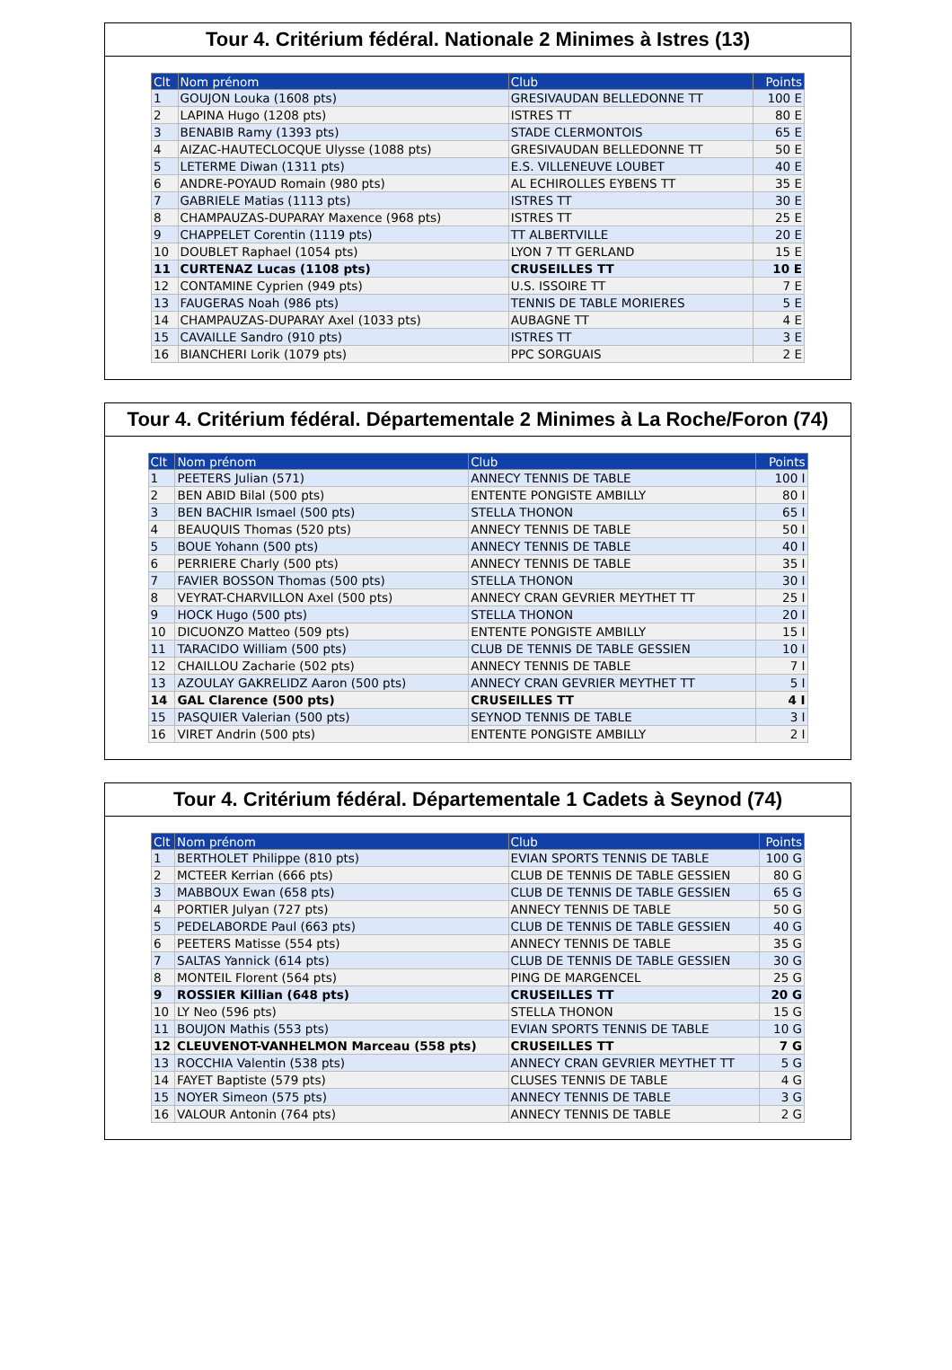Tour 4. Critérium fédéral. Nationale 2 Minimes à Istres (13)
| Clt | Nom prénom | Club | Points |
| --- | --- | --- | --- |
| 1 | GOUJON Louka (1608 pts) | GRESIVAUDAN BELLEDONNE TT | 100 E |
| 2 | LAPINA Hugo (1208 pts) | ISTRES TT | 80 E |
| 3 | BENABIB Ramy (1393 pts) | STADE CLERMONTOIS | 65 E |
| 4 | AIZAC-HAUTECLOCQUE Ulysse (1088 pts) | GRESIVAUDAN BELLEDONNE TT | 50 E |
| 5 | LETERME Diwan (1311 pts) | E.S. VILLENEUVE LOUBET | 40 E |
| 6 | ANDRE-POYAUD Romain (980 pts) | AL ECHIROLLES EYBENS TT | 35 E |
| 7 | GABRIELE Matias (1113 pts) | ISTRES TT | 30 E |
| 8 | CHAMPAUZAS-DUPARAY Maxence (968 pts) | ISTRES TT | 25 E |
| 9 | CHAPPELET Corentin (1119 pts) | TT ALBERTVILLE | 20 E |
| 10 | DOUBLET Raphael (1054 pts) | LYON 7 TT GERLAND | 15 E |
| 11 | CURTENAZ Lucas (1108 pts) | CRUSEILLES TT | 10 E |
| 12 | CONTAMINE Cyprien (949 pts) | U.S. ISSOIRE TT | 7 E |
| 13 | FAUGERAS Noah (986 pts) | TENNIS DE TABLE MORIERES | 5 E |
| 14 | CHAMPAUZAS-DUPARAY Axel (1033 pts) | AUBAGNE TT | 4 E |
| 15 | CAVAILLE Sandro (910 pts) | ISTRES TT | 3 E |
| 16 | BIANCHERI Lorik (1079 pts) | PPC SORGUAIS | 2 E |
Tour 4. Critérium fédéral. Départementale 2 Minimes à La Roche/Foron (74)
| Clt | Nom prénom | Club | Points |
| --- | --- | --- | --- |
| 1 | PEETERS Julian (571) | ANNECY TENNIS DE TABLE | 100 I |
| 2 | BEN ABID Bilal (500 pts) | ENTENTE PONGISTE AMBILLY | 80 I |
| 3 | BEN BACHIR Ismael (500 pts) | STELLA THONON | 65 I |
| 4 | BEAUQUIS Thomas (520 pts) | ANNECY TENNIS DE TABLE | 50 I |
| 5 | BOUE Yohann (500 pts) | ANNECY TENNIS DE TABLE | 40 I |
| 6 | PERRIERE Charly (500 pts) | ANNECY TENNIS DE TABLE | 35 I |
| 7 | FAVIER BOSSON Thomas (500 pts) | STELLA THONON | 30 I |
| 8 | VEYRAT-CHARVILLON Axel (500 pts) | ANNECY CRAN GEVRIER MEYTHET TT | 25 I |
| 9 | HOCK Hugo (500 pts) | STELLA THONON | 20 I |
| 10 | DICUONZO Matteo (509 pts) | ENTENTE PONGISTE AMBILLY | 15 I |
| 11 | TARACIDO William (500 pts) | CLUB DE TENNIS DE TABLE GESSIEN | 10 I |
| 12 | CHAILLOU Zacharie (502 pts) | ANNECY TENNIS DE TABLE | 7 I |
| 13 | AZOULAY GAKRELIDZ Aaron (500 pts) | ANNECY CRAN GEVRIER MEYTHET TT | 5 I |
| 14 | GAL Clarence (500 pts) | CRUSEILLES TT | 4 I |
| 15 | PASQUIER Valerian (500 pts) | SEYNOD TENNIS DE TABLE | 3 I |
| 16 | VIRET Andrin (500 pts) | ENTENTE PONGISTE AMBILLY | 2 I |
Tour 4. Critérium fédéral. Départementale 1 Cadets à Seynod (74)
| Clt | Nom prénom | Club | Points |
| --- | --- | --- | --- |
| 1 | BERTHOLET Philippe (810 pts) | EVIAN SPORTS TENNIS DE TABLE | 100 G |
| 2 | MCTEER Kerrian (666 pts) | CLUB DE TENNIS DE TABLE GESSIEN | 80 G |
| 3 | MABBOUX Ewan (658 pts) | CLUB DE TENNIS DE TABLE GESSIEN | 65 G |
| 4 | PORTIER Julyan (727 pts) | ANNECY TENNIS DE TABLE | 50 G |
| 5 | PEDELABORDE Paul (663 pts) | CLUB DE TENNIS DE TABLE GESSIEN | 40 G |
| 6 | PEETERS Matisse (554 pts) | ANNECY TENNIS DE TABLE | 35 G |
| 7 | SALTAS Yannick (614 pts) | CLUB DE TENNIS DE TABLE GESSIEN | 30 G |
| 8 | MONTEIL Florent (564 pts) | PING DE MARGENCEL | 25 G |
| 9 | ROSSIER Killian (648 pts) | CRUSEILLES TT | 20 G |
| 10 | LY Neo (596 pts) | STELLA THONON | 15 G |
| 11 | BOUJON Mathis (553 pts) | EVIAN SPORTS TENNIS DE TABLE | 10 G |
| 12 | CLEUVENOT-VANHELMON Marceau (558 pts) | CRUSEILLES TT | 7 G |
| 13 | ROCCHIA Valentin (538 pts) | ANNECY CRAN GEVRIER MEYTHET TT | 5 G |
| 14 | FAYET Baptiste (579 pts) | CLUSES TENNIS DE TABLE | 4 G |
| 15 | NOYER Simeon (575 pts) | ANNECY TENNIS DE TABLE | 3 G |
| 16 | VALOUR Antonin (764 pts) | ANNECY TENNIS DE TABLE | 2 G |